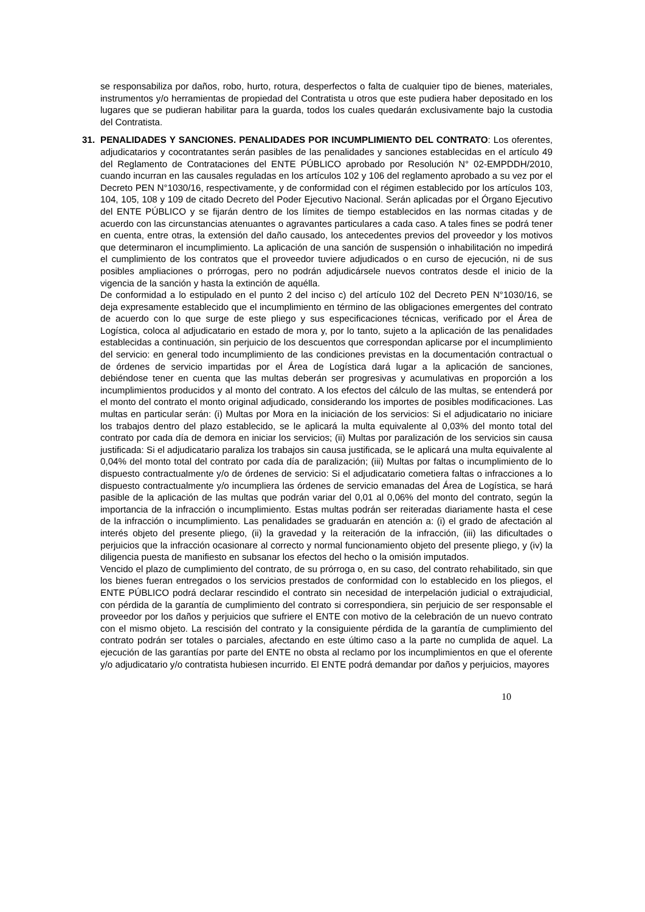se responsabiliza por daños, robo, hurto, rotura, desperfectos o falta de cualquier tipo de bienes, materiales, instrumentos y/o herramientas de propiedad del Contratista u otros que este pudiera haber depositado en los lugares que se pudieran habilitar para la guarda, todos los cuales quedarán exclusivamente bajo la custodia del Contratista.
31. PENALIDADES Y SANCIONES. PENALIDADES POR INCUMPLIMIENTO DEL CONTRATO: Los oferentes, adjudicatarios y cocontratantes serán pasibles de las penalidades y sanciones establecidas en el artículo 49 del Reglamento de Contrataciones del ENTE PÚBLICO aprobado por Resolución N° 02-EMPDDH/2010, cuando incurran en las causales reguladas en los artículos 102 y 106 del reglamento aprobado a su vez por el Decreto PEN N°1030/16, respectivamente, y de conformidad con el régimen establecido por los artículos 103, 104, 105, 108 y 109 de citado Decreto del Poder Ejecutivo Nacional. Serán aplicadas por el Órgano Ejecutivo del ENTE PÚBLICO y se fijarán dentro de los límites de tiempo establecidos en las normas citadas y de acuerdo con las circunstancias atenuantes o agravantes particulares a cada caso. A tales fines se podrá tener en cuenta, entre otras, la extensión del daño causado, los antecedentes previos del proveedor y los motivos que determinaron el incumplimiento. La aplicación de una sanción de suspensión o inhabilitación no impedirá el cumplimiento de los contratos que el proveedor tuviere adjudicados o en curso de ejecución, ni de sus posibles ampliaciones o prórrogas, pero no podrán adjudicársele nuevos contratos desde el inicio de la vigencia de la sanción y hasta la extinción de aquélla.
De conformidad a lo estipulado en el punto 2 del inciso c) del artículo 102 del Decreto PEN N°1030/16, se deja expresamente establecido que el incumplimiento en término de las obligaciones emergentes del contrato de acuerdo con lo que surge de este pliego y sus especificaciones técnicas, verificado por el Área de Logística, coloca al adjudicatario en estado de mora y, por lo tanto, sujeto a la aplicación de las penalidades establecidas a continuación, sin perjuicio de los descuentos que correspondan aplicarse por el incumplimiento del servicio: en general todo incumplimiento de las condiciones previstas en la documentación contractual o de órdenes de servicio impartidas por el Área de Logística dará lugar a la aplicación de sanciones, debiéndose tener en cuenta que las multas deberán ser progresivas y acumulativas en proporción a los incumplimientos producidos y al monto del contrato. A los efectos del cálculo de las multas, se entenderá por el monto del contrato el monto original adjudicado, considerando los importes de posibles modificaciones. Las multas en particular serán: (i) Multas por Mora en la iniciación de los servicios: Si el adjudicatario no iniciare los trabajos dentro del plazo establecido, se le aplicará la multa equivalente al 0,03% del monto total del contrato por cada día de demora en iniciar los servicios; (ii) Multas por paralización de los servicios sin causa justificada: Si el adjudicatario paraliza los trabajos sin causa justificada, se le aplicará una multa equivalente al 0,04% del monto total del contrato por cada día de paralización; (iii) Multas por faltas o incumplimiento de lo dispuesto contractualmente y/o de órdenes de servicio: Si el adjudicatario cometiera faltas o infracciones a lo dispuesto contractualmente y/o incumpliera las órdenes de servicio emanadas del Área de Logística, se hará pasible de la aplicación de las multas que podrán variar del 0,01 al 0,06% del monto del contrato, según la importancia de la infracción o incumplimiento. Estas multas podrán ser reiteradas diariamente hasta el cese de la infracción o incumplimiento. Las penalidades se graduarán en atención a: (i) el grado de afectación al interés objeto del presente pliego, (ii) la gravedad y la reiteración de la infracción, (iii) las dificultades o perjuicios que la infracción ocasionare al correcto y normal funcionamiento objeto del presente pliego, y (iv) la diligencia puesta de manifiesto en subsanar los efectos del hecho o la omisión imputados.
Vencido el plazo de cumplimiento del contrato, de su prórroga o, en su caso, del contrato rehabilitado, sin que los bienes fueran entregados o los servicios prestados de conformidad con lo establecido en los pliegos, el ENTE PÚBLICO podrá declarar rescindido el contrato sin necesidad de interpelación judicial o extrajudicial, con pérdida de la garantía de cumplimiento del contrato si correspondiera, sin perjuicio de ser responsable el proveedor por los daños y perjuicios que sufriere el ENTE con motivo de la celebración de un nuevo contrato con el mismo objeto. La rescisión del contrato y la consiguiente pérdida de la garantía de cumplimiento del contrato podrán ser totales o parciales, afectando en este último caso a la parte no cumplida de aquel. La ejecución de las garantías por parte del ENTE no obsta al reclamo por los incumplimientos en que el oferente y/o adjudicatario y/o contratista hubiesen incurrido. El ENTE podrá demandar por daños y perjuicios, mayores
10